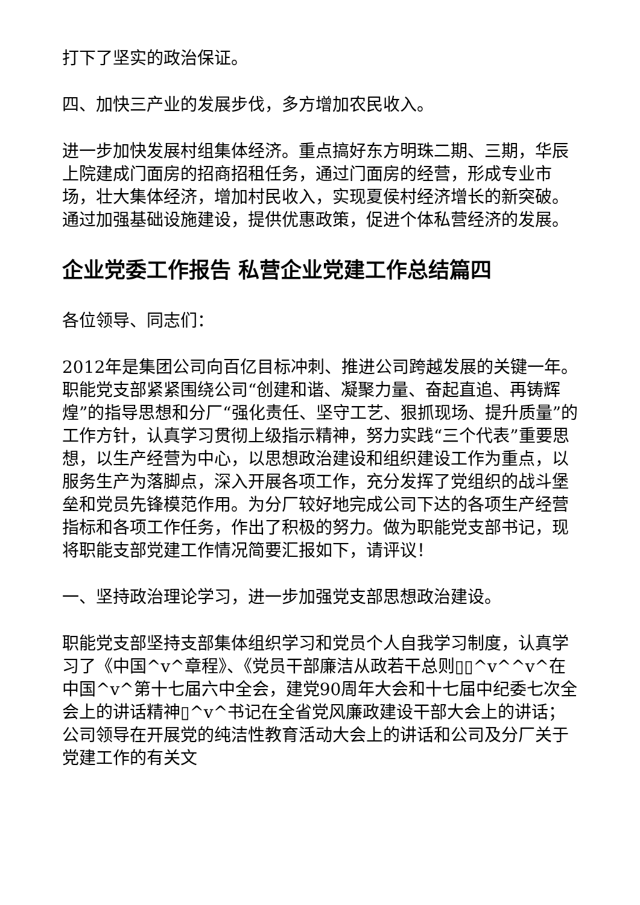打下了坚实的政治保证。
四、加快三产业的发展步伐，多方增加农民收入。
进一步加快发展村组集体经济。重点搞好东方明珠二期、三期，华辰上院建成门面房的招商招租任务，通过门面房的经营，形成专业市场，壮大集体经济，增加村民收入，实现夏侯村经济增长的新突破。通过加强基础设施建设，提供优惠政策，促进个体私营经济的发展。
企业党委工作报告 私营企业党建工作总结篇四
各位领导、同志们：
2012年是集团公司向百亿目标冲刺、推进公司跨越发展的关键一年。职能党支部紧紧围绕公司“创建和谐、凝聚力量、奋起直追、再铸辉煌”的指导思想和分厂“强化责任、坚守工艺、狠抓现场、提升质量”的工作方针，认真学习贯彻上级指示精神，努力实践“三个代表”重要思想，以生产经营为中心，以思想政治建设和组织建设工作为重点，以服务生产为落脚点，深入开展各项工作，充分发挥了党组织的战斗堡垒和党员先锋模范作用。为分厂较好地完成公司下达的各项生产经营指标和各项工作任务，作出了积极的努力。做为职能党支部书记，现将职能支部党建工作情况简要汇报如下，请评议！
一、坚持政治理论学习，进一步加强党支部思想政治建设。
职能党支部坚持支部集体组织学习和党员个人自我学习制度，认真学习了《中国^v^章程》、《党员干部廉洁从政若干总则▯▯^v^^v^在中国^v^第十七届六中全会，建党90周年大会和十七届中纪委七次全会上的讲话精神▯^v^书记在全省党风廉政建设干部大会上的讲话；公司领导在开展党的纯洁性教育活动大会上的讲话和公司及分厂关于党建工作的有关文